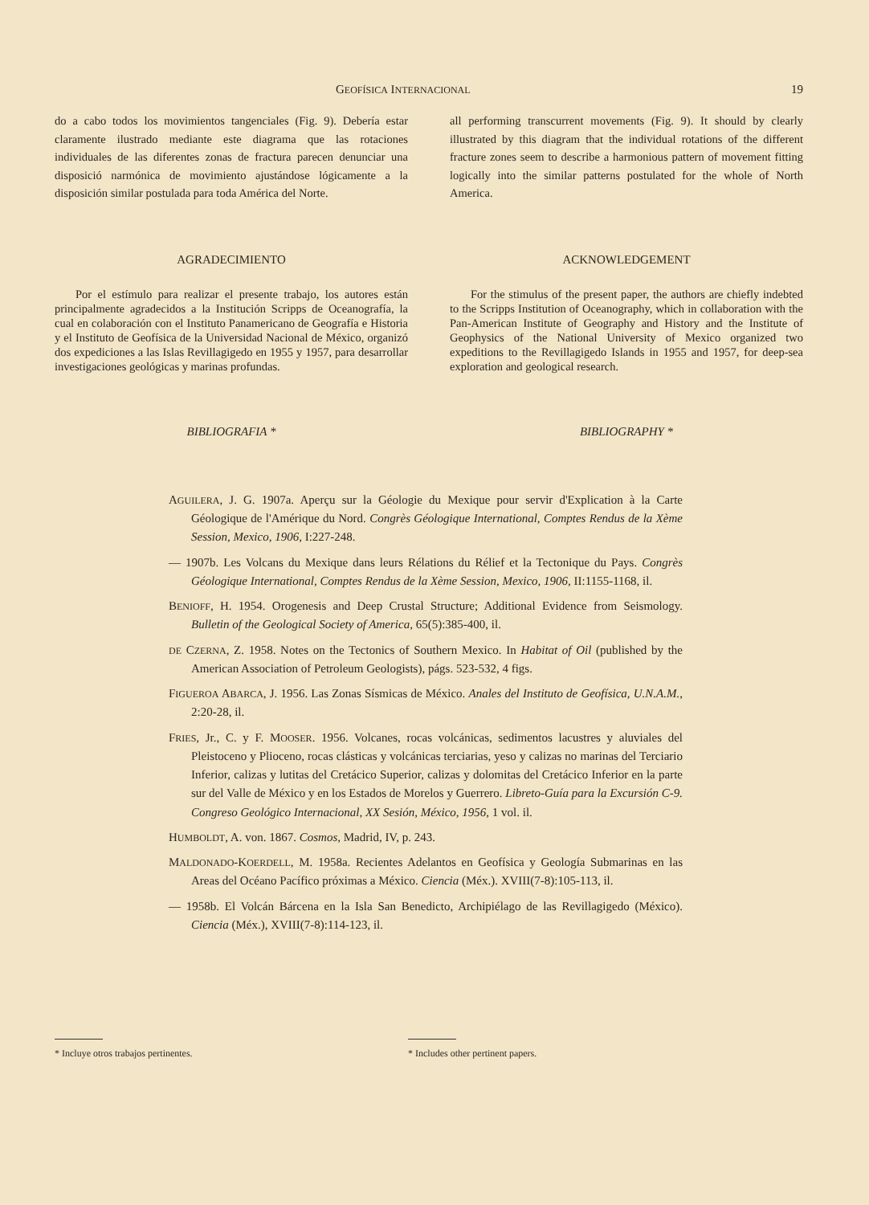GEOFÍSICA INTERNACIONAL 19
do a cabo todos los movimientos tangenciales (Fig. 9). Debería estar claramente ilustrado mediante este diagrama que las rotaciones individuales de las diferentes zonas de fractura parecen denunciar una disposició narmónica de movimiento ajustándose lógicamente a la disposición similar postulada para toda América del Norte.
AGRADECIMIENTO
Por el estímulo para realizar el presente trabajo, los autores están principalmente agradecidos a la Institución Scripps de Oceanografía, la cual en colaboración con el Instituto Panamericano de Geografía e Historia y el Instituto de Geofísica de la Universidad Nacional de México, organizó dos expediciones a las Islas Revillagigedo en 1955 y 1957, para desarrollar investigaciones geológicas y marinas profundas.
BIBLIOGRAFIA *
all performing transcurrent movements (Fig. 9). It should by clearly illustrated by this diagram that the individual rotations of the different fracture zones seem to describe a harmonious pattern of movement fitting logically into the similar patterns postulated for the whole of North America.
ACKNOWLEDGEMENT
For the stimulus of the present paper, the authors are chiefly indebted to the Scripps Institution of Oceanography, which in collaboration with the Pan-American Institute of Geography and History and the Institute of Geophysics of the National University of Mexico organized two expeditions to the Revillagigedo Islands in 1955 and 1957, for deep-sea exploration and geological research.
BIBLIOGRAPHY *
AGUILERA, J. G. 1907a. Aperçu sur la Géologie du Mexique pour servir d'Explication à la Carte Géologique de l'Amérique du Nord. Congrès Géologique International, Comptes Rendus de la Xème Session, Mexico, 1906, I:227-248.
— 1907b. Les Volcans du Mexique dans leurs Rélations du Rélief et la Tectonique du Pays. Congrès Géologique International, Comptes Rendus de la Xème Session, Mexico, 1906, II:1155-1168, il.
BENIOFF, H. 1954. Orogenesis and Deep Crustal Structure; Additional Evidence from Seismology. Bulletin of the Geological Society of America, 65(5):385-400, il.
DE CZERNA, Z. 1958. Notes on the Tectonics of Southern Mexico. In Habitat of Oil (published by the American Association of Petroleum Geologists), págs. 523-532, 4 figs.
FIGUEROA ABARCA, J. 1956. Las Zonas Sísmicas de México. Anales del Instituto de Geofísica, U.N.A.M., 2:20-28, il.
FRIES, Jr., C. y F. MOOSER. 1956. Volcanes, rocas volcánicas, sedimentos lacustres y aluviales del Pleistoceno y Plioceno, rocas clásticas y volcánicas terciarias, yeso y calizas no marinas del Terciario Inferior, calizas y lutitas del Cretácico Superior, calizas y dolomitas del Cretácico Inferior en la parte sur del Valle de México y en los Estados de Morelos y Guerrero. Libreto-Guía para la Excursión C-9. Congreso Geológico Internacional, XX Sesión, México, 1956, 1 vol. il.
HUMBOLDT, A. von. 1867. Cosmos, Madrid, IV, p. 243.
MALDONADO-KOERDELL, M. 1958a. Recientes Adelantos en Geofísica y Geología Submarinas en las Areas del Océano Pacífico próximas a México. Ciencia (Méx.). XVIII(7-8):105-113, il.
— 1958b. El Volcán Bárcena en la Isla San Benedicto, Archipiélago de las Revillagigedo (México). Ciencia (Méx.), XVIII(7-8):114-123, il.
* Incluye otros trabajos pertinentes. * Includes other pertinent papers.